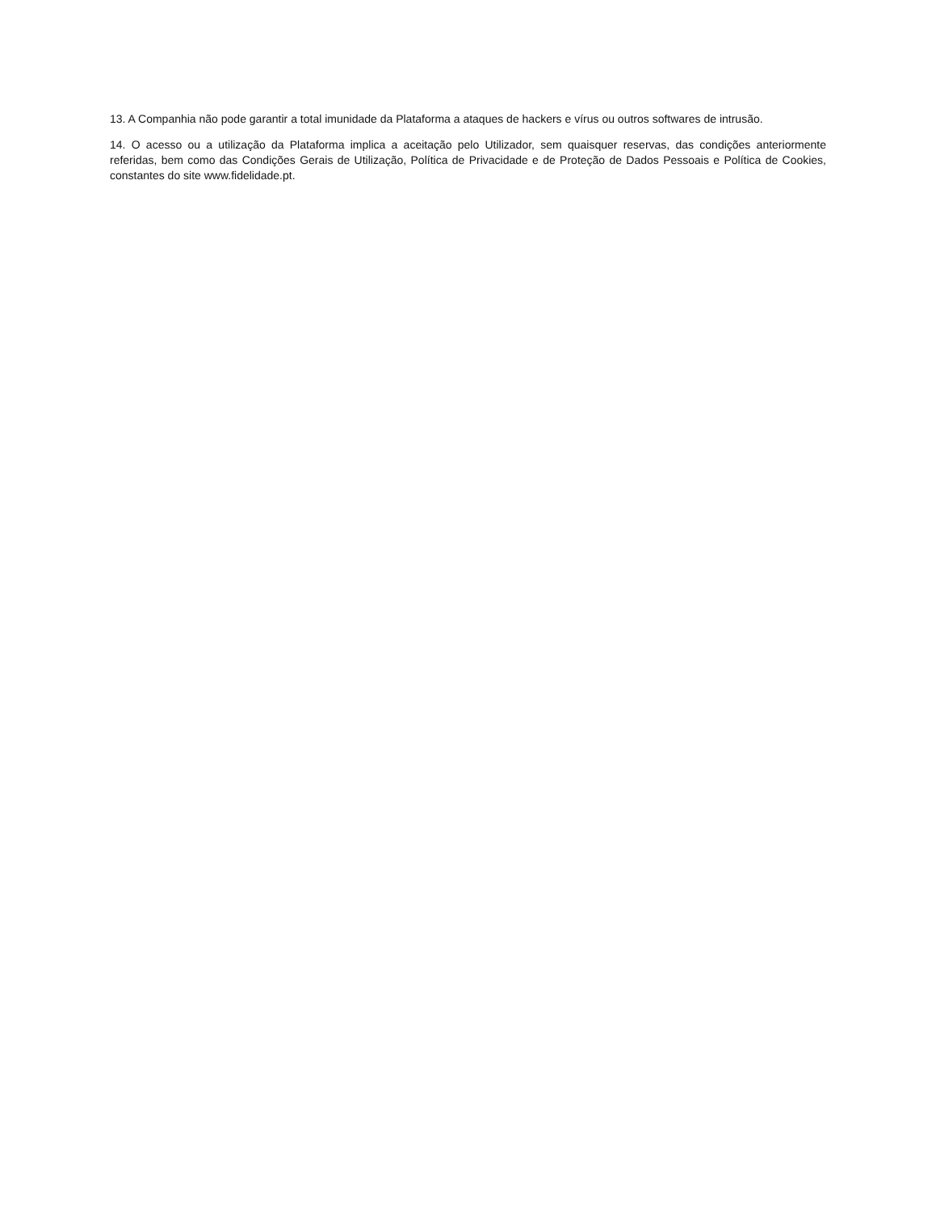13. A Companhia não pode garantir a total imunidade da Plataforma a ataques de hackers e vírus ou outros softwares de intrusão.
14. O acesso ou a utilização da Plataforma implica a aceitação pelo Utilizador, sem quaisquer reservas, das condições anteriormente referidas, bem como das Condições Gerais de Utilização, Política de Privacidade e de Proteção de Dados Pessoais e Política de Cookies, constantes do site www.fidelidade.pt.